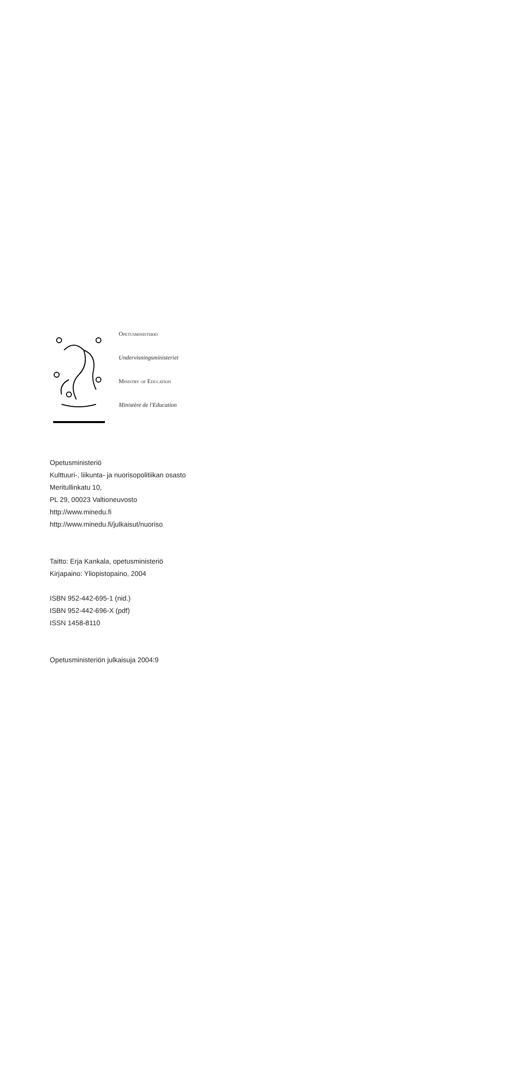Opetusministeriö
Undervisningsministeriet
Ministry of Education
Ministère de l'Education
Opetusministeriö
Kulttuuri-, liikunta- ja nuorisopolitiikan osasto
Meritullinkatu 10,
PL 29, 00023 Valtioneuvosto
http://www.minedu.fi
http://www.minedu.fi/julkaisut/nuoriso
Taitto: Erja Kankala, opetusministeriö
Kirjapaino: Yliopistopaino, 2004
ISBN 952-442-695-1 (nid.)
ISBN 952-442-696-X (pdf)
ISSN 1458-8110
Opetusministeriön julkaisuja 2004:9